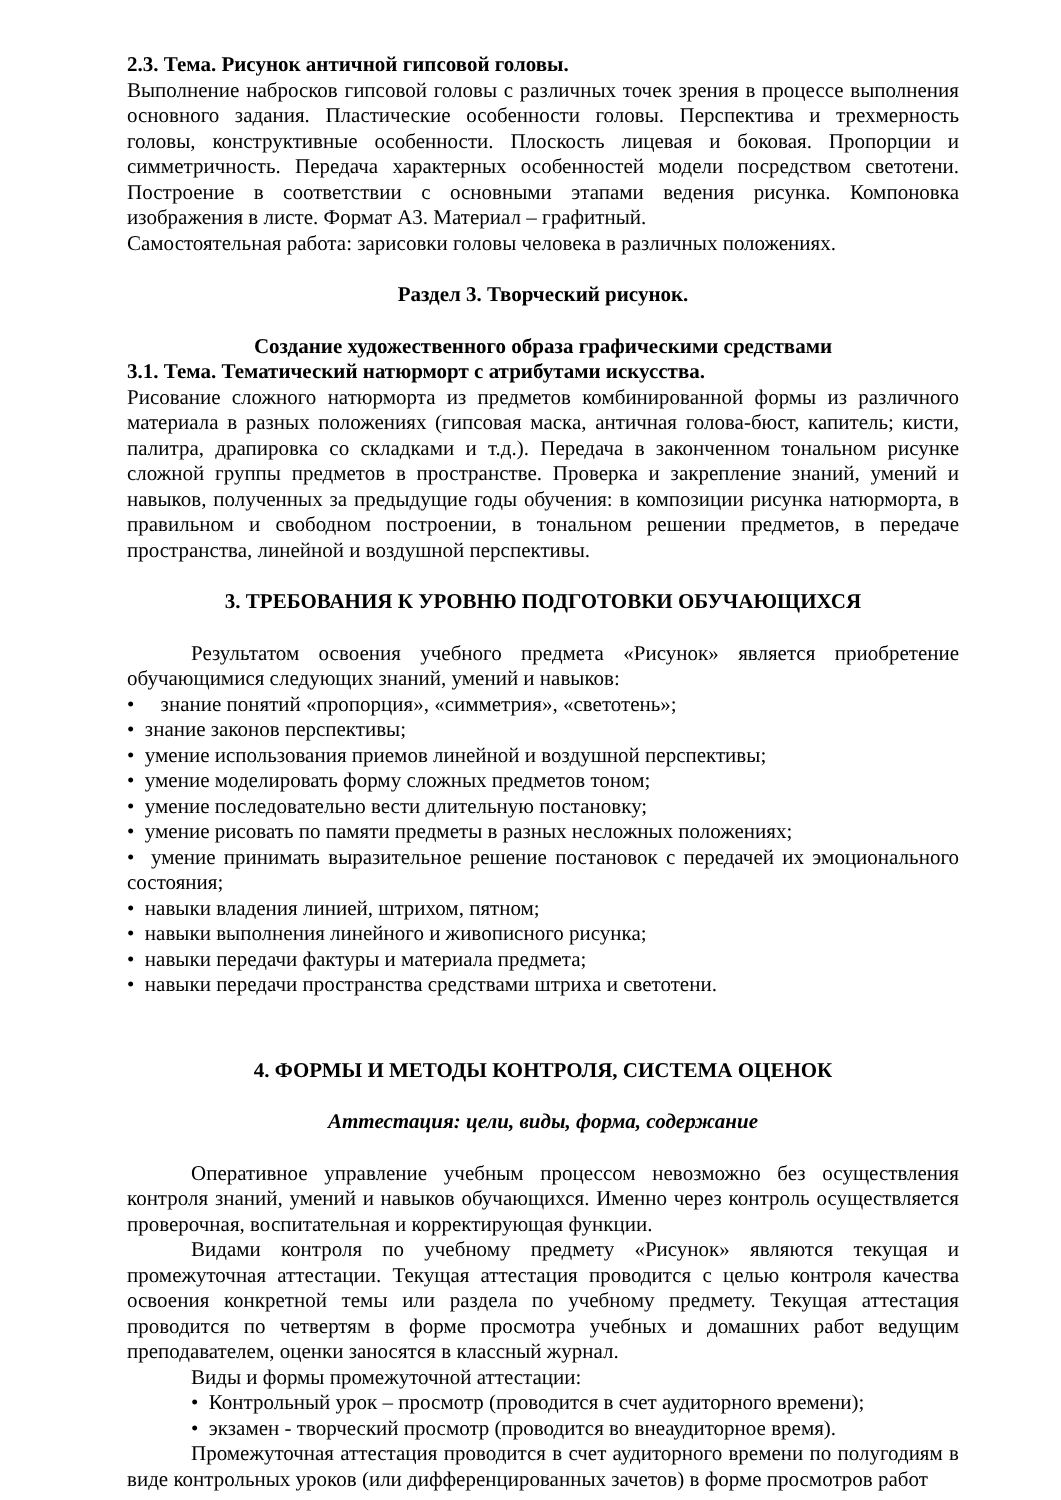2.3. Тема. Рисунок античной гипсовой головы.
Выполнение набросков гипсовой головы с различных точек зрения в процессе выполнения основного задания. Пластические особенности головы. Перспектива и трехмерность головы, конструктивные особенности. Плоскость лицевая и боковая. Пропорции и симметричность. Передача характерных особенностей модели посредством светотени. Построение в соответствии с основными этапами ведения рисунка. Компоновка изображения в листе. Формат А3. Материал – графитный.
Самостоятельная работа: зарисовки головы человека в различных положениях.
Раздел 3. Творческий рисунок.
Создание художественного образа графическими средствами
3.1. Тема. Тематический натюрморт с атрибутами искусства.
Рисование сложного натюрморта из предметов комбинированной формы из различного материала в разных положениях (гипсовая маска, античная голова-бюст, капитель; кисти, палитра, драпировка со складками и т.д.). Передача в законченном тональном рисунке сложной группы предметов в пространстве. Проверка и закрепление знаний, умений и навыков, полученных за предыдущие годы обучения: в композиции рисунка натюрморта, в правильном и свободном построении, в тональном решении предметов, в передаче пространства, линейной и воздушной перспективы.
3. ТРЕБОВАНИЯ К УРОВНЮ ПОДГОТОВКИ ОБУЧАЮЩИХСЯ
Результатом освоения учебного предмета «Рисунок» является приобретение обучающимися следующих знаний, умений и навыков:
• знание понятий «пропорция», «симметрия», «светотень»;
• знание законов перспективы;
• умение использования приемов линейной и воздушной перспективы;
• умение моделировать форму сложных предметов тоном;
• умение последовательно вести длительную постановку;
• умение рисовать по памяти предметы в разных несложных положениях;
• умение принимать выразительное решение постановок с передачей их эмоционального состояния;
• навыки владения линией, штрихом, пятном;
• навыки выполнения линейного и живописного рисунка;
• навыки передачи фактуры и материала предмета;
• навыки передачи пространства средствами штриха и светотени.
4. ФОРМЫ И МЕТОДЫ КОНТРОЛЯ, СИСТЕМА ОЦЕНОК
Аттестация: цели, виды, форма, содержание
Оперативное управление учебным процессом невозможно без осуществления контроля знаний, умений и навыков обучающихся. Именно через контроль осуществляется проверочная, воспитательная и корректирующая функции.
Видами контроля по учебному предмету «Рисунок» являются текущая и промежуточная аттестации. Текущая аттестация проводится с целью контроля качества освоения конкретной темы или раздела по учебному предмету. Текущая аттестация проводится по четвертям в форме просмотра учебных и домашних работ ведущим преподавателем, оценки заносятся в классный журнал.
Виды и формы промежуточной аттестации:
• Контрольный урок – просмотр (проводится в счет аудиторного времени);
• экзамен - творческий просмотр (проводится во внеаудиторное время).
Промежуточная аттестация проводится в счет аудиторного времени по полугодиям в виде контрольных уроков (или дифференцированных зачетов) в форме просмотров работ